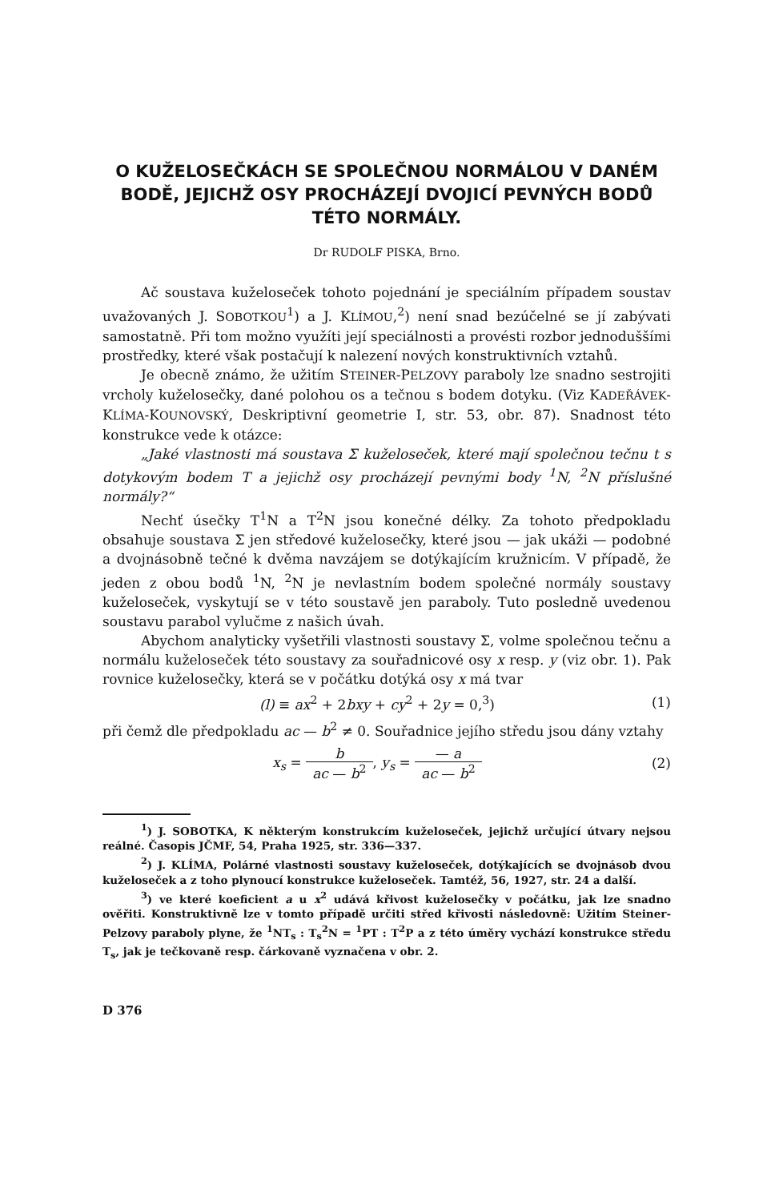O KUŽELOSEČKÁCH SE SPOLEČNOU NORMÁLOU V DANÉM BODĚ, JEJICHŽ OSY PROCHÁZEJÍ DVOJICÍ PEVNÝCH BODŮ TÉTO NORMÁLY.
Dr RUDOLF PISKA, Brno.
Ač soustava kuželoseček tohoto pojednání je speciálním případem soustav uvažovaných J. SOBOTKOU<sup>1</sup>) a J. KLÍMOU,<sup>2</sup>) není snad bezúčelné se jí zabývati samostatně. Při tom možno využíti její speciálnosti a provésti rozbor jednoduššími prostředky, které však postačují k nalezení nových konstruktivních vztahů.
Je obecně známo, že užitím STEINER-PELZOVY paraboly lze snadno sestrojiti vrcholy kuželosečky, dané polohou os a tečnou s bodem dotyku. (Viz KADEŘÁVEK-KLÍMA-KOUNOVSKÝ, Deskriptivní geometrie I, str. 53, obr. 87). Snadnost této konstrukce vede k otázce:
„Jaké vlastnosti má soustava Σ kuželoseček, které mají společnou tečnu t s dotykovým bodem T a jejichž osy procházejí pevnými body <sup>1</sup>N, <sup>2</sup>N příslušné normály?“
Nechť úsečky T<sup>1</sup>N a T<sup>2</sup>N jsou konečné délky. Za tohoto předpokladu obsahuje soustava Σ jen středové kuželosečky, které jsou — jak ukáži — podobné a dvojnásobně tečné k dvěma navzájem se dotýkajícím kružnicím. V případě, že jeden z obou bodů <sup>1</sup>N, <sup>2</sup>N je nevlastním bodem společné normály soustavy kuželoseček, vyskytují se v této soustavě jen paraboly. Tuto posledně uvedenou soustavu parabol vylučme z našich úvah.
Abychom analyticky vyšetřili vlastnosti soustavy Σ, volme společnou tečnu a normálu kuželoseček této soustavy za souřadnicové osy x resp. y (viz obr. 1). Pak rovnice kuželosečky, která se v počátku dotýká osy x má tvar
(l) ≡ ax<sup>2</sup> + 2bxy + cy<sup>2</sup> + 2y = 0,<sup>3</sup>) (1)
při čemž dle předpokladu ac — b<sup>2</sup> ≠ 0. Souřadnice jejího středu jsou dány vztahy
x<sub>s</sub> = b ac — b<sup>2</sup>, y<sub>s</sub> = — a ac — b<sup>2</sup> (2)
<sup>1</sup>) J. SOBOTKA, K některým konstrukcím kuželoseček, jejichž určující útvary nejsou reálné. Časopis JČMF, 54, Praha 1925, str. 336—337.
<sup>2</sup>) J. KLÍMA, Polárné vlastnosti soustavy kuželoseček, dotýkajících se dvojnásob dvou kuželoseček a z toho plynoucí konstrukce kuželoseček. Tamtéž, 56, 1927, str. 24 a další.
<sup>3</sup>) ve které koeficient a u x<sup>2</sup> udává křivost kuželosečky v počátku, jak lze snadno ověřiti. Konstruktivně lze v tomto případě určiti střed křivosti následovně: Užitím Steiner-Pelzovy paraboly plyne, že <sup>1</sup>NT<sub>s</sub> : T<sub>s</sub><sup>2</sup>N = <sup>1</sup>PT : T<sup>2</sup>P a z této úměry vychází konstrukce středu T<sub>s</sub>, jak je tečkovaně resp. čárkovaně vyznačena v obr. 2.
D 376